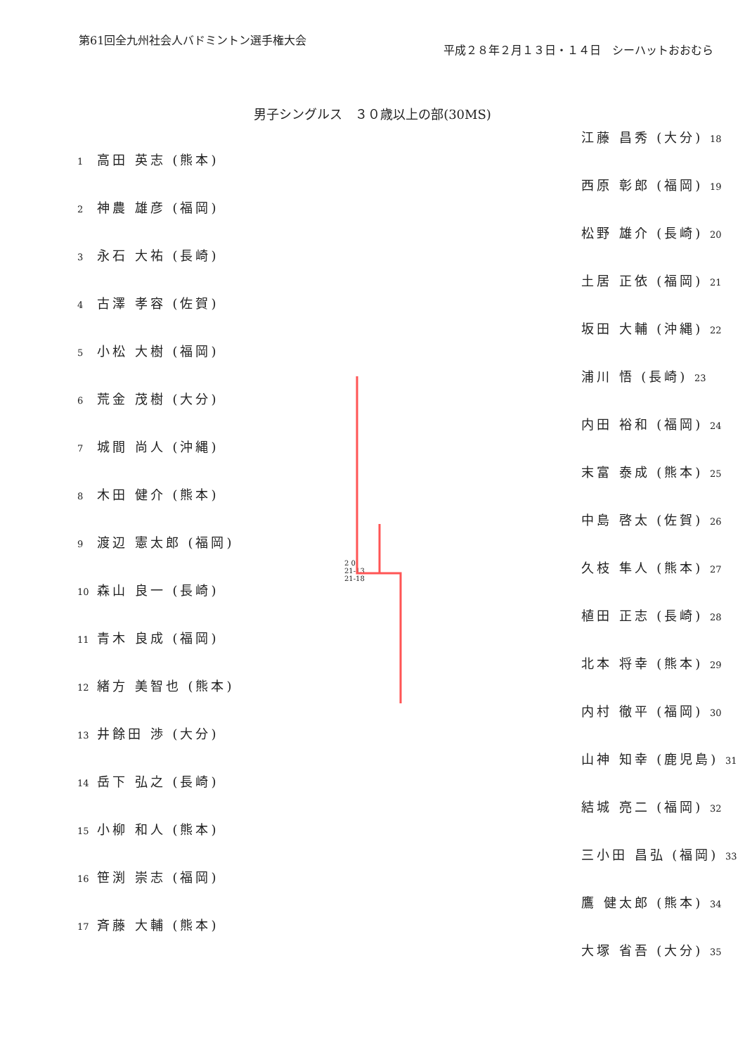第61回全九州社会人バドミントン選手権大会
平成２８年２月１３日・１４日　シーハットおおむら
男子シングルス　３０歳以上の部(30MS)
1 高田 英志 (熊本)
2 神農 雄彦 (福岡)
3 永石 大祐 (長崎)
4 古澤 孝容 (佐賀)
5 小松 大樹 (福岡)
6 荒金 茂樹 (大分)
7 城間 尚人 (沖縄)
8 木田 健介 (熊本)
9 渡辺 憲太郎 (福岡)
10 森山 良一 (長崎)
11 青木 良成 (福岡)
12 緒方 美智也 (熊本)
13 井餘田 渉 (大分)
14 岳下 弘之 (長崎)
15 小柳 和人 (熊本)
16 笹渕 崇志 (福岡)
17 斉藤 大輔 (熊本)
江藤 昌秀 (大分) 18
西原 彰郎 (福岡) 19
松野 雄介 (長崎) 20
土居 正依 (福岡) 21
坂田 大輔 (沖縄) 22
浦川 悟 (長崎) 23
内田 裕和 (福岡) 24
末富 泰成 (熊本) 25
中島 啓太 (佐賀) 26
久枝 隼人 (熊本) 27
植田 正志 (長崎) 28
北本 将幸 (熊本) 29
内村 徹平 (福岡) 30
山神 知幸 (鹿児島) 31
結城 亮二 (福岡) 32
三小田 昌弘 (福岡) 33
鷹 健太郎 (熊本) 34
大塚 省吾 (大分) 35
2 0
21-13
21-18